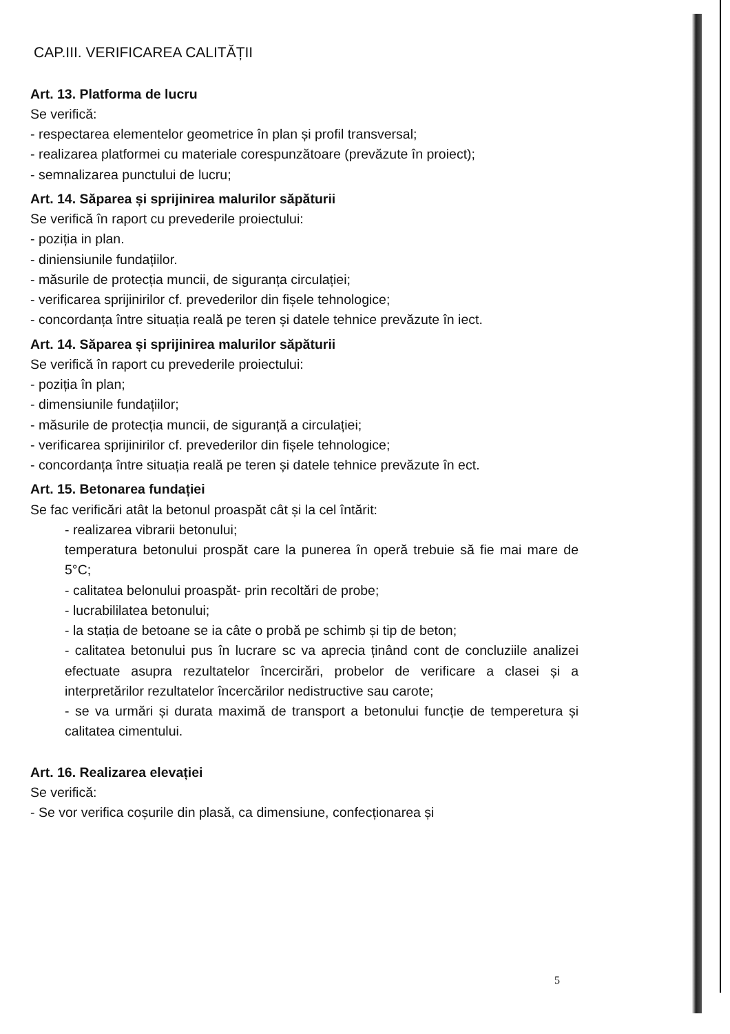CAP.III. VERIFICAREA CALITĂȚII
Art. 13. Platforma de lucru
Se verifică:
- respectarea elementelor geometrice în plan și profil transversal;
- realizarea platformei cu materiale corespunzătoare (prevăzute în proiect);
- semnalizarea punctului de lucru;
Art. 14. Săparea și sprijinirea malurilor săpăturii
Se verifică în raport cu prevederile proiectului:
- poziția in plan.
- diniensiunile fundațiilor.
- măsurile de protecția muncii, de siguranța circulației;
- verificarea sprijinirilor cf. prevederilor din fișele tehnologice;
- concordanța între situația reală pe teren și datele tehnice prevăzute în iect.
Art. 14. Săparea și sprijinirea malurilor săpăturii
Se verifică în raport cu prevederile proiectului:
- poziția în plan;
- dimensiunile fundațiilor;
- măsurile de protecția muncii, de siguranță a circulației;
- verificarea sprijinirilor cf. prevederilor din fișele tehnologice;
- concordanța între situația reală pe teren și datele tehnice prevăzute în ect.
Art. 15. Betonarea fundației
Se fac verificări atât la betonul proaspăt cât și la cel întărit:
- realizarea vibrarii betonului;
temperatura betonului prospăt care la punerea în operă trebuie să fie mai mare de 5°C;
- calitatea belonului proaspăt- prin recoltări de probe;
- lucrabililatea betonului;
- la stația de betoane se ia câte o probă pe schimb și tip de beton;
- calitatea betonului pus în lucrare sc va aprecia ținând cont de concluziile analizei efectuate asupra rezultatelor încercirări, probelor de verificare a clasei și a interpretărilor rezultatelor încercărilor nedistructive sau carote;
- se va urmări și durata maximă de transport a betonului funcție de tempere­tura și calitatea cimentului.
Art. 16. Realizarea elevației
Se verifică:
- Se vor verifica coșurile din plasă, ca dimensiune, confecționarea și
5